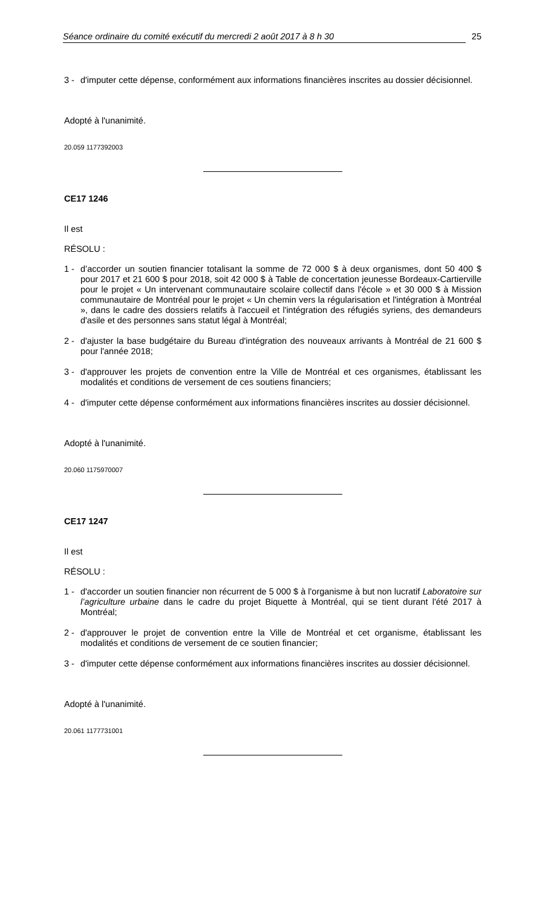Séance ordinaire du comité exécutif du mercredi 2 août 2017 à 8 h 30 25
3 - d'imputer cette dépense, conformément aux informations financières inscrites au dossier décisionnel.
Adopté à l'unanimité.
20.059 1177392003
CE17 1246
Il est
RÉSOLU :
1 - d’accorder un soutien financier totalisant la somme de 72 000 $ à deux organismes, dont 50 400 $ pour 2017 et 21 600 $ pour 2018, soit 42 000 $ à Table de concertation jeunesse Bordeaux-Cartierville pour le projet « Un intervenant communautaire scolaire collectif dans l'école » et 30 000 $ à Mission communautaire de Montréal pour le projet « Un chemin vers la régularisation et l'intégration à Montréal », dans le cadre des dossiers relatifs à l'accueil et l'intégration des réfugiés syriens, des demandeurs d'asile et des personnes sans statut légal à Montréal;
2 - d'ajuster la base budgétaire du Bureau d'intégration des nouveaux arrivants à Montréal de 21 600 $ pour l'année 2018;
3 - d'approuver les projets de convention entre la Ville de Montréal et ces organismes, établissant les modalités et conditions de versement de ces soutiens financiers;
4 - d'imputer cette dépense conformément aux informations financières inscrites au dossier décisionnel.
Adopté à l'unanimité.
20.060 1175970007
CE17 1247
Il est
RÉSOLU :
1 - d'accorder un soutien financier non récurrent de 5 000 $ à l'organisme à but non lucratif Laboratoire sur l’agriculture urbaine dans le cadre du projet Biquette à Montréal, qui se tient durant l'été 2017 à Montréal;
2 - d'approuver le projet de convention entre la Ville de Montréal et cet organisme, établissant les modalités et conditions de versement de ce soutien financier;
3 - d'imputer cette dépense conformément aux informations financières inscrites au dossier décisionnel.
Adopté à l'unanimité.
20.061 1177731001